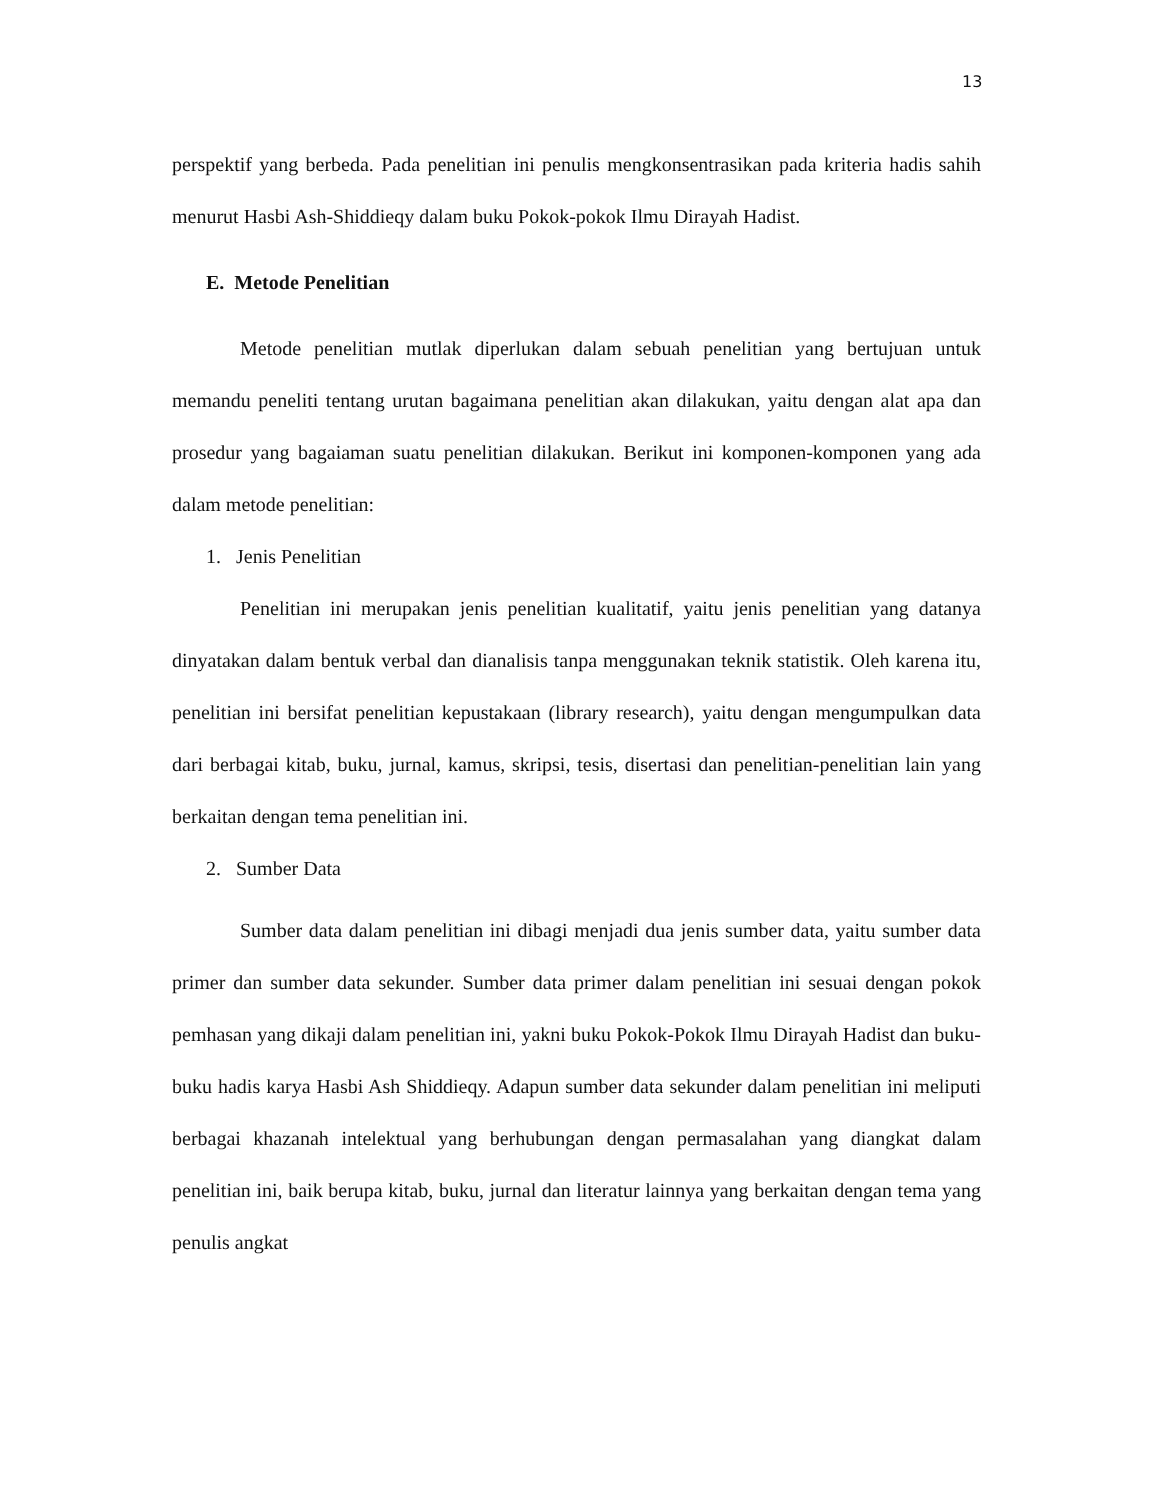13
perspektif yang berbeda. Pada penelitian ini penulis mengkonsentrasikan pada kriteria hadis sahih menurut Hasbi Ash-Shiddieqy dalam buku Pokok-pokok Ilmu Dirayah Hadist.
E. Metode Penelitian
Metode penelitian mutlak diperlukan dalam sebuah penelitian yang bertujuan untuk memandu peneliti tentang urutan bagaimana penelitian akan dilakukan, yaitu dengan alat apa dan prosedur yang bagaiaman suatu penelitian dilakukan. Berikut ini komponen-komponen yang ada dalam metode penelitian:
1. Jenis Penelitian
Penelitian ini merupakan jenis penelitian kualitatif, yaitu jenis penelitian yang datanya dinyatakan dalam bentuk verbal dan dianalisis tanpa menggunakan teknik statistik. Oleh karena itu, penelitian ini bersifat penelitian kepustakaan (library research), yaitu dengan mengumpulkan data dari berbagai kitab, buku, jurnal, kamus, skripsi, tesis, disertasi dan penelitian-penelitian lain yang berkaitan dengan tema penelitian ini.
2. Sumber Data
Sumber data dalam penelitian ini dibagi menjadi dua jenis sumber data, yaitu sumber data primer dan sumber data sekunder. Sumber data primer dalam penelitian ini sesuai dengan pokok pemhasan yang dikaji dalam penelitian ini, yakni buku Pokok-Pokok Ilmu Dirayah Hadist dan buku-buku hadis karya Hasbi Ash Shiddieqy. Adapun sumber data sekunder dalam penelitian ini meliputi berbagai khazanah intelektual yang berhubungan dengan permasalahan yang diangkat dalam penelitian ini, baik berupa kitab, buku, jurnal dan literatur lainnya yang berkaitan dengan tema yang penulis angkat